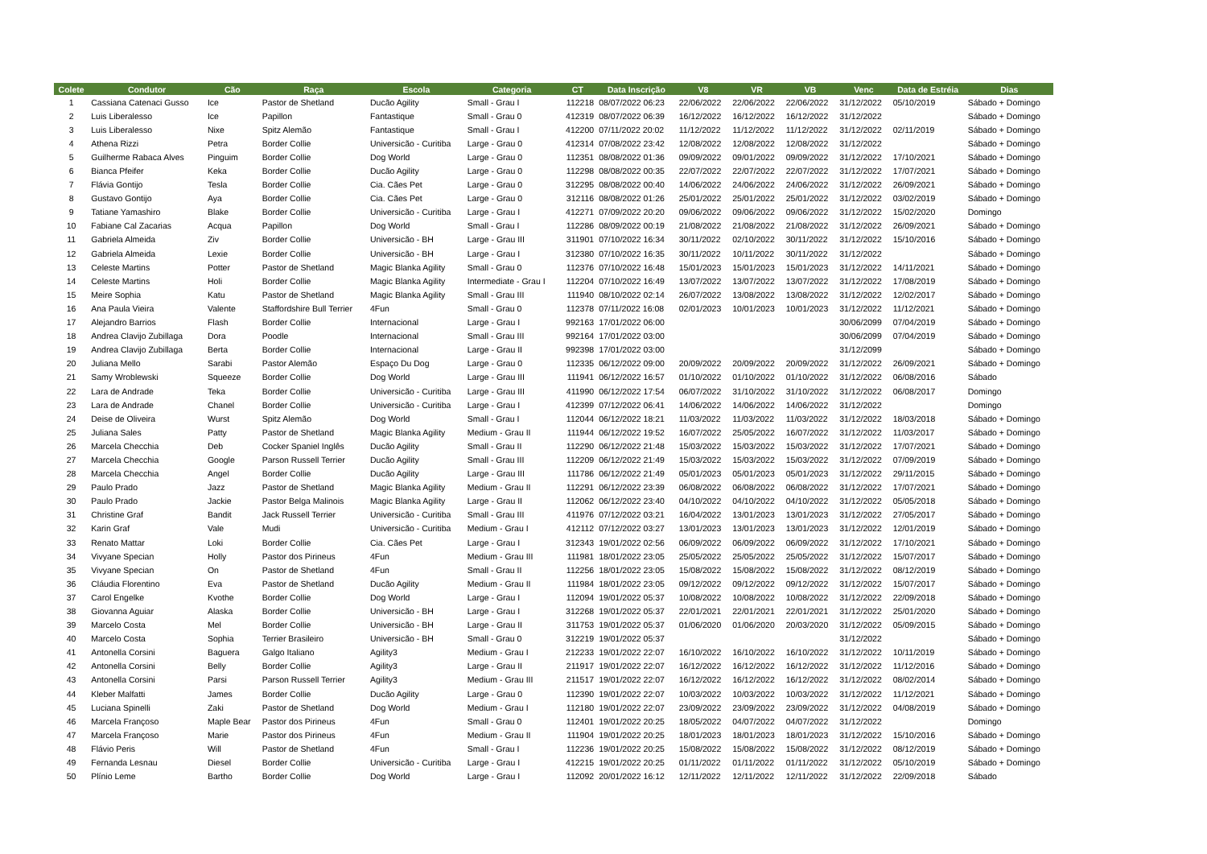| Colete | Condutor | Cão | Raça | Escola | Categoria | CT | Data Inscrição | V8 | VR | VB | Venc | Data de Estréia | Dias |
| --- | --- | --- | --- | --- | --- | --- | --- | --- | --- | --- | --- | --- | --- |
| 1 | Cassiana Catenaci Gusso | Ice | Pastor de Shetland | Ducão Agility | Small - Grau I | 112218 | 08/07/2022 06:23 | 22/06/2022 | 22/06/2022 | 22/06/2022 | 31/12/2022 | 05/10/2019 | Sábado + Domingo |
| 2 | Luis Liberalesso | Ice | Papillon | Fantastique | Small - Grau 0 | 412319 | 08/07/2022 06:39 | 16/12/2022 | 16/12/2022 | 16/12/2022 | 31/12/2022 | | Sábado + Domingo |
| 3 | Luis Liberalesso | Nixe | Spitz Alemão | Fantastique | Small - Grau I | 412200 | 07/11/2022 20:02 | 11/12/2022 | 11/12/2022 | 11/12/2022 | 31/12/2022 | 02/11/2019 | Sábado + Domingo |
| 4 | Athena Rizzi | Petra | Border Collie | Universicão - Curitiba | Large - Grau 0 | 412314 | 07/08/2022 23:42 | 12/08/2022 | 12/08/2022 | 12/08/2022 | 31/12/2022 | | Sábado + Domingo |
| 5 | Guilherme Rabaca Alves | Pinguim | Border Collie | Dog World | Large - Grau 0 | 112351 | 08/08/2022 01:36 | 09/09/2022 | 09/01/2022 | 09/09/2022 | 31/12/2022 | 17/10/2021 | Sábado + Domingo |
| 6 | Bianca Pfeifer | Keka | Border Collie | Ducão Agility | Large - Grau 0 | 112298 | 08/08/2022 00:35 | 22/07/2022 | 22/07/2022 | 22/07/2022 | 31/12/2022 | 17/07/2021 | Sábado + Domingo |
| 7 | Flávia Gontijo | Tesla | Border Collie | Cia. Cães Pet | Large - Grau 0 | 312295 | 08/08/2022 00:40 | 14/06/2022 | 24/06/2022 | 24/06/2022 | 31/12/2022 | 26/09/2021 | Sábado + Domingo |
| 8 | Gustavo Gontijo | Aya | Border Collie | Cia. Cães Pet | Large - Grau 0 | 312116 | 08/08/2022 01:26 | 25/01/2022 | 25/01/2022 | 25/01/2022 | 31/12/2022 | 03/02/2019 | Sábado + Domingo |
| 9 | Tatiane Yamashiro | Blake | Border Collie | Universicão - Curitiba | Large - Grau I | 412271 | 07/09/2022 20:20 | 09/06/2022 | 09/06/2022 | 09/06/2022 | 31/12/2022 | 15/02/2020 | Domingo |
| 10 | Fabiane Cal Zacarias | Acqua | Papillon | Dog World | Small - Grau I | 112286 | 08/09/2022 00:19 | 21/08/2022 | 21/08/2022 | 21/08/2022 | 31/12/2022 | 26/09/2021 | Sábado + Domingo |
| 11 | Gabriela Almeida | Ziv | Border Collie | Universicão - BH | Large - Grau III | 311901 | 07/10/2022 16:34 | 30/11/2022 | 02/10/2022 | 30/11/2022 | 31/12/2022 | 15/10/2016 | Sábado + Domingo |
| 12 | Gabriela Almeida | Lexie | Border Collie | Universicão - BH | Large - Grau I | 312380 | 07/10/2022 16:35 | 30/11/2022 | 10/11/2022 | 30/11/2022 | 31/12/2022 | | Sábado + Domingo |
| 13 | Celeste Martins | Potter | Pastor de Shetland | Magic Blanka Agility | Small - Grau 0 | 112376 | 07/10/2022 16:48 | 15/01/2023 | 15/01/2023 | 15/01/2023 | 31/12/2022 | 14/11/2021 | Sábado + Domingo |
| 14 | Celeste Martins | Holi | Border Collie | Magic Blanka Agility | Intermediate - Grau I | 112204 | 07/10/2022 16:49 | 13/07/2022 | 13/07/2022 | 13/07/2022 | 31/12/2022 | 17/08/2019 | Sábado + Domingo |
| 15 | Meire Sophia | Katu | Pastor de Shetland | Magic Blanka Agility | Small - Grau III | 111940 | 08/10/2022 02:14 | 26/07/2022 | 13/08/2022 | 13/08/2022 | 31/12/2022 | 12/02/2017 | Sábado + Domingo |
| 16 | Ana Paula Vieira | Valente | Staffordshire Bull Terrier | 4Fun | Small - Grau 0 | 112378 | 07/11/2022 16:08 | 02/01/2023 | 10/01/2023 | 10/01/2023 | 31/12/2022 | 11/12/2021 | Sábado + Domingo |
| 17 | Alejandro Barrios | Flash | Border Collie | Internacional | Large - Grau I | 992163 | 17/01/2022 06:00 | | | | 30/06/2099 | 07/04/2019 | Sábado + Domingo |
| 18 | Andrea Clavijo Zubillaga | Dora | Poodle | Internacional | Small - Grau III | 992164 | 17/01/2022 03:00 | | | | 30/06/2099 | 07/04/2019 | Sábado + Domingo |
| 19 | Andrea Clavijo Zubillaga | Berta | Border Collie | Internacional | Large - Grau II | 992398 | 17/01/2022 03:00 | | | | 31/12/2099 | | Sábado + Domingo |
| 20 | Juliana Mello | Sarabi | Pastor Alemão | Espaço Du Dog | Large - Grau 0 | 112335 | 06/12/2022 09:00 | 20/09/2022 | 20/09/2022 | 20/09/2022 | 31/12/2022 | 26/09/2021 | Sábado + Domingo |
| 21 | Samy Wroblewski | Squeeze | Border Collie | Dog World | Large - Grau III | 111941 | 06/12/2022 16:57 | 01/10/2022 | 01/10/2022 | 01/10/2022 | 31/12/2022 | 06/08/2016 | Sábado |
| 22 | Lara de Andrade | Teka | Border Collie | Universicão - Curitiba | Large - Grau III | 411990 | 06/12/2022 17:54 | 06/07/2022 | 31/10/2022 | 31/10/2022 | 31/12/2022 | 06/08/2017 | Domingo |
| 23 | Lara de Andrade | Chanel | Border Collie | Universicão - Curitiba | Large - Grau I | 412399 | 07/12/2022 06:41 | 14/06/2022 | 14/06/2022 | 14/06/2022 | 31/12/2022 | | Domingo |
| 24 | Deise de Oliveira | Wurst | Spitz Alemão | Dog World | Small - Grau I | 112044 | 06/12/2022 18:21 | 11/03/2022 | 11/03/2022 | 11/03/2022 | 31/12/2022 | 18/03/2018 | Sábado + Domingo |
| 25 | Juliana Sales | Patty | Pastor de Shetland | Magic Blanka Agility | Medium - Grau II | 111944 | 06/12/2022 19:52 | 16/07/2022 | 25/05/2022 | 16/07/2022 | 31/12/2022 | 11/03/2017 | Sábado + Domingo |
| 26 | Marcela Checchia | Deb | Cocker Spaniel Inglês | Ducão Agility | Small - Grau II | 112290 | 06/12/2022 21:48 | 15/03/2022 | 15/03/2022 | 15/03/2022 | 31/12/2022 | 17/07/2021 | Sábado + Domingo |
| 27 | Marcela Checchia | Google | Parson Russell Terrier | Ducão Agility | Small - Grau III | 112209 | 06/12/2022 21:49 | 15/03/2022 | 15/03/2022 | 15/03/2022 | 31/12/2022 | 07/09/2019 | Sábado + Domingo |
| 28 | Marcela Checchia | Angel | Border Collie | Ducão Agility | Large - Grau III | 111786 | 06/12/2022 21:49 | 05/01/2023 | 05/01/2023 | 05/01/2023 | 31/12/2022 | 29/11/2015 | Sábado + Domingo |
| 29 | Paulo Prado | Jazz | Pastor de Shetland | Magic Blanka Agility | Medium - Grau II | 112291 | 06/12/2022 23:39 | 06/08/2022 | 06/08/2022 | 06/08/2022 | 31/12/2022 | 17/07/2021 | Sábado + Domingo |
| 30 | Paulo Prado | Jackie | Pastor Belga Malinois | Magic Blanka Agility | Large - Grau II | 112062 | 06/12/2022 23:40 | 04/10/2022 | 04/10/2022 | 04/10/2022 | 31/12/2022 | 05/05/2018 | Sábado + Domingo |
| 31 | Christine Graf | Bandit | Jack Russell Terrier | Universicão - Curitiba | Small - Grau III | 411976 | 07/12/2022 03:21 | 16/04/2022 | 13/01/2023 | 13/01/2023 | 31/12/2022 | 27/05/2017 | Sábado + Domingo |
| 32 | Karin Graf | Vale | Mudi | Universicão - Curitiba | Medium - Grau I | 412112 | 07/12/2022 03:27 | 13/01/2023 | 13/01/2023 | 13/01/2023 | 31/12/2022 | 12/01/2019 | Sábado + Domingo |
| 33 | Renato Mattar | Loki | Border Collie | Cia. Cães Pet | Large - Grau I | 312343 | 19/01/2022 02:56 | 06/09/2022 | 06/09/2022 | 06/09/2022 | 31/12/2022 | 17/10/2021 | Sábado + Domingo |
| 34 | Vivyane Specian | Holly | Pastor dos Pirineus | 4Fun | Medium - Grau III | 111981 | 18/01/2022 23:05 | 25/05/2022 | 25/05/2022 | 25/05/2022 | 31/12/2022 | 15/07/2017 | Sábado + Domingo |
| 35 | Vivyane Specian | On | Pastor de Shetland | 4Fun | Small - Grau II | 112256 | 18/01/2022 23:05 | 15/08/2022 | 15/08/2022 | 15/08/2022 | 31/12/2022 | 08/12/2019 | Sábado + Domingo |
| 36 | Cláudia Florentino | Eva | Pastor de Shetland | Ducão Agility | Medium - Grau II | 111984 | 18/01/2022 23:05 | 09/12/2022 | 09/12/2022 | 09/12/2022 | 31/12/2022 | 15/07/2017 | Sábado + Domingo |
| 37 | Carol Engelke | Kvothe | Border Collie | Dog World | Large - Grau I | 112094 | 19/01/2022 05:37 | 10/08/2022 | 10/08/2022 | 10/08/2022 | 31/12/2022 | 22/09/2018 | Sábado + Domingo |
| 38 | Giovanna Aguiar | Alaska | Border Collie | Universicão - BH | Large - Grau I | 312268 | 19/01/2022 05:37 | 22/01/2021 | 22/01/2021 | 22/01/2021 | 31/12/2022 | 25/01/2020 | Sábado + Domingo |
| 39 | Marcelo Costa | Mel | Border Collie | Universicão - BH | Large - Grau II | 311753 | 19/01/2022 05:37 | 01/06/2020 | 01/06/2020 | 20/03/2020 | 31/12/2022 | 05/09/2015 | Sábado + Domingo |
| 40 | Marcelo Costa | Sophia | Terrier Brasileiro | Universicão - BH | Small - Grau 0 | 312219 | 19/01/2022 05:37 | | | | 31/12/2022 | | Sábado + Domingo |
| 41 | Antonella Corsini | Baguera | Galgo Italiano | Agility3 | Medium - Grau I | 212233 | 19/01/2022 22:07 | 16/10/2022 | 16/10/2022 | 16/10/2022 | 31/12/2022 | 10/11/2019 | Sábado + Domingo |
| 42 | Antonella Corsini | Belly | Border Collie | Agility3 | Large - Grau II | 211917 | 19/01/2022 22:07 | 16/12/2022 | 16/12/2022 | 16/12/2022 | 31/12/2022 | 11/12/2016 | Sábado + Domingo |
| 43 | Antonella Corsini | Parsi | Parson Russell Terrier | Agility3 | Medium - Grau III | 211517 | 19/01/2022 22:07 | 16/12/2022 | 16/12/2022 | 16/12/2022 | 31/12/2022 | 08/02/2014 | Sábado + Domingo |
| 44 | Kleber Malfatti | James | Border Collie | Ducão Agility | Large - Grau 0 | 112390 | 19/01/2022 22:07 | 10/03/2022 | 10/03/2022 | 10/03/2022 | 31/12/2022 | 11/12/2021 | Sábado + Domingo |
| 45 | Luciana Spinelli | Zaki | Pastor de Shetland | Dog World | Medium - Grau I | 112180 | 19/01/2022 22:07 | 23/09/2022 | 23/09/2022 | 23/09/2022 | 31/12/2022 | 04/08/2019 | Sábado + Domingo |
| 46 | Marcela Françoso | Maple Bear | Pastor dos Pirineus | 4Fun | Small - Grau 0 | 112401 | 19/01/2022 20:25 | 18/05/2022 | 04/07/2022 | 04/07/2022 | 31/12/2022 | | Domingo |
| 47 | Marcela Françoso | Marie | Pastor dos Pirineus | 4Fun | Medium - Grau II | 111904 | 19/01/2022 20:25 | 18/01/2023 | 18/01/2023 | 18/01/2023 | 31/12/2022 | 15/10/2016 | Sábado + Domingo |
| 48 | Flávio Peris | Will | Pastor de Shetland | 4Fun | Small - Grau I | 112236 | 19/01/2022 20:25 | 15/08/2022 | 15/08/2022 | 15/08/2022 | 31/12/2022 | 08/12/2019 | Sábado + Domingo |
| 49 | Fernanda Lesnau | Diesel | Border Collie | Universicão - Curitiba | Large - Grau I | 412215 | 19/01/2022 20:25 | 01/11/2022 | 01/11/2022 | 01/11/2022 | 31/12/2022 | 05/10/2019 | Sábado + Domingo |
| 50 | Plínio Leme | Bartho | Border Collie | Dog World | Large - Grau I | 112092 | 20/01/2022 16:12 | 12/11/2022 | 12/11/2022 | 12/11/2022 | 31/12/2022 | 22/09/2018 | Sábado |